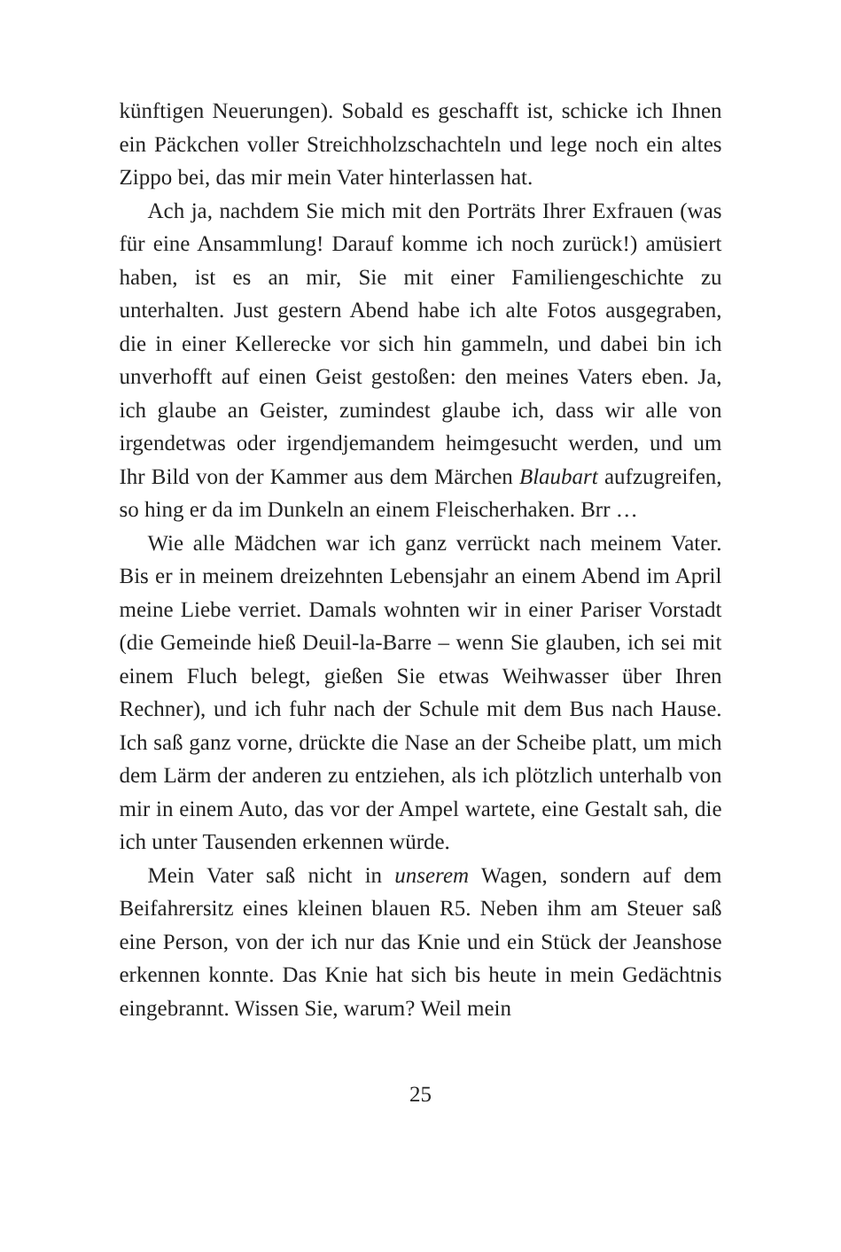künftigen Neuerungen). Sobald es geschafft ist, schicke ich Ihnen ein Päckchen voller Streichholzschachteln und lege noch ein altes Zippo bei, das mir mein Vater hinterlassen hat.
Ach ja, nachdem Sie mich mit den Porträts Ihrer Exfrauen (was für eine Ansammlung! Darauf komme ich noch zurück!) amüsiert haben, ist es an mir, Sie mit einer Familiengeschichte zu unterhalten. Just gestern Abend habe ich alte Fotos ausgegraben, die in einer Kellerecke vor sich hin gammeln, und dabei bin ich unverhofft auf einen Geist gestoßen: den meines Vaters eben. Ja, ich glaube an Geister, zumindest glaube ich, dass wir alle von irgendetwas oder irgendjemandem heimgesucht werden, und um Ihr Bild von der Kammer aus dem Märchen Blaubart aufzugreifen, so hing er da im Dunkeln an einem Fleischerhaken. Brr …
Wie alle Mädchen war ich ganz verrückt nach meinem Vater. Bis er in meinem dreizehnten Lebensjahr an einem Abend im April meine Liebe verriet. Damals wohnten wir in einer Pariser Vorstadt (die Gemeinde hieß Deuil-la-Barre – wenn Sie glauben, ich sei mit einem Fluch belegt, gießen Sie etwas Weihwasser über Ihren Rechner), und ich fuhr nach der Schule mit dem Bus nach Hause. Ich saß ganz vorne, drückte die Nase an der Scheibe platt, um mich dem Lärm der anderen zu entziehen, als ich plötzlich unterhalb von mir in einem Auto, das vor der Ampel wartete, eine Gestalt sah, die ich unter Tausenden erkennen würde.
Mein Vater saß nicht in unserem Wagen, sondern auf dem Beifahrersitz eines kleinen blauen R5. Neben ihm am Steuer saß eine Person, von der ich nur das Knie und ein Stück der Jeanshose erkennen konnte. Das Knie hat sich bis heute in mein Gedächtnis eingebrannt. Wissen Sie, warum? Weil mein
25